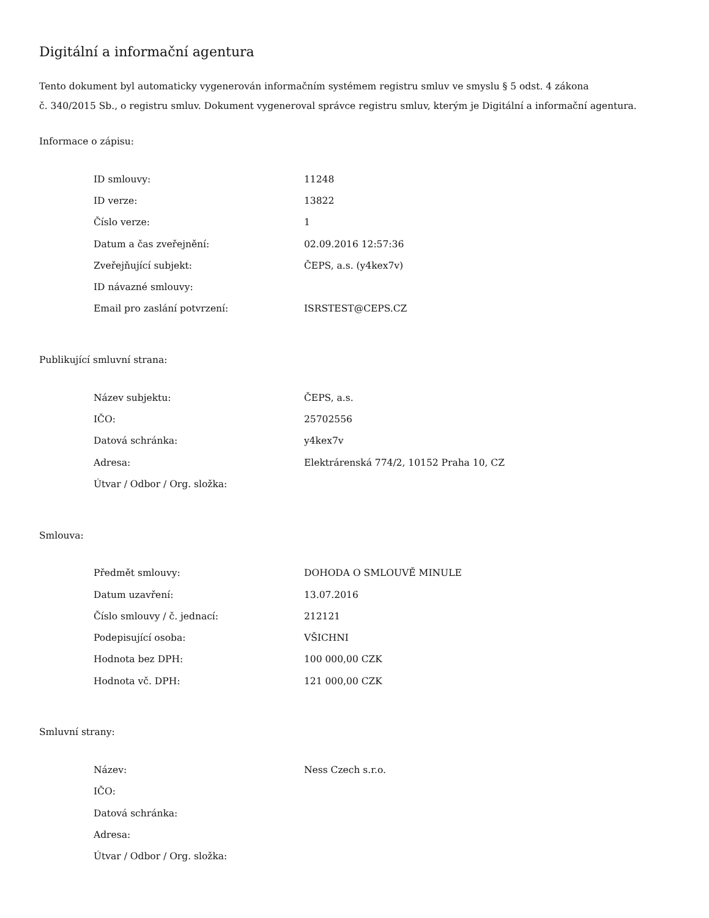Digitální a informační agentura
Tento dokument byl automaticky vygenerován informačním systémem registru smluv ve smyslu § 5 odst. 4 zákona
č. 340/2015 Sb., o registru smluv. Dokument vygeneroval správce registru smluv, kterým je Digitální a informační agentura.
Informace o zápisu:
| ID smlouvy: | 11248 |
| ID verze: | 13822 |
| Číslo verze: | 1 |
| Datum a čas zveřejnění: | 02.09.2016 12:57:36 |
| Zveřejňující subjekt: | ČEPS, a.s. (y4kex7v) |
| ID návazné smlouvy: | |
| Email pro zaslání potvrzení: | ISRSTEST@CEPS.CZ |
Publikující smluvní strana:
| Název subjektu: | ČEPS, a.s. |
| IČO: | 25702556 |
| Datová schránka: | y4kex7v |
| Adresa: | Elektrárenská 774/2, 10152 Praha 10, CZ |
| Útvar / Odbor / Org. složka: | |
Smlouva:
| Předmět smlouvy: | DOHODA O SMLOUVĚ MINULE |
| Datum uzavření: | 13.07.2016 |
| Číslo smlouvy / č. jednací: | 212121 |
| Podepisující osoba: | VŠICHNI |
| Hodnota bez DPH: | 100 000,00 CZK |
| Hodnota vč. DPH: | 121 000,00 CZK |
Smluvní strany:
| Název: | Ness Czech s.r.o. |
| IČO: | |
| Datová schránka: | |
| Adresa: | |
| Útvar / Odbor / Org. složka: | |